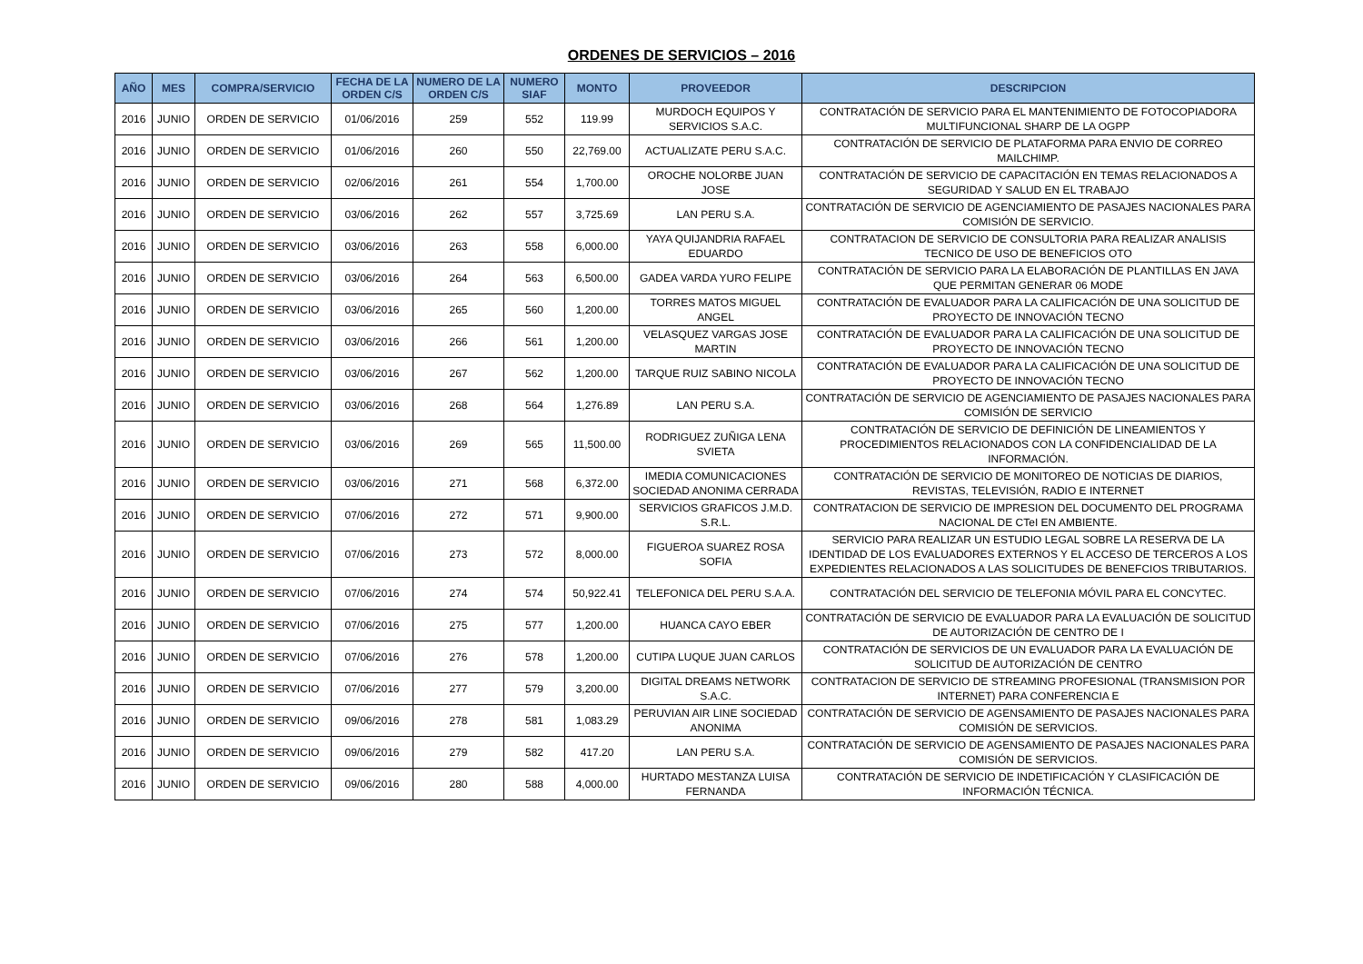ORDENES DE SERVICIOS – 2016
| AÑO | MES | COMPRA/SERVICIO | FECHA DE LA ORDEN C/S | NUMERO DE LA ORDEN C/S | NUMERO SIAF | MONTO | PROVEEDOR | DESCRIPCION |
| --- | --- | --- | --- | --- | --- | --- | --- | --- |
| 2016 | JUNIO | ORDEN DE SERVICIO | 01/06/2016 | 259 | 552 | 119.99 | MURDOCH EQUIPOS Y SERVICIOS S.A.C. | CONTRATACIÓN DE SERVICIO PARA EL MANTENIMIENTO DE FOTOCOPIADORA MULTIFUNCIONAL SHARP DE LA OGPP |
| 2016 | JUNIO | ORDEN DE SERVICIO | 01/06/2016 | 260 | 550 | 22,769.00 | ACTUALIZATE PERU S.A.C. | CONTRATACIÓN DE SERVICIO DE PLATAFORMA PARA ENVIO DE CORREO MAILCHIMP. |
| 2016 | JUNIO | ORDEN DE SERVICIO | 02/06/2016 | 261 | 554 | 1,700.00 | OROCHE NOLORBE JUAN JOSE | CONTRATACIÓN DE SERVICIO DE CAPACITACIÓN EN TEMAS RELACIONADOS A SEGURIDAD Y SALUD EN EL TRABAJO |
| 2016 | JUNIO | ORDEN DE SERVICIO | 03/06/2016 | 262 | 557 | 3,725.69 | LAN PERU S.A. | CONTRATACIÓN DE SERVICIO DE AGENCIAMIENTO DE PASAJES NACIONALES PARA COMISIÓN DE SERVICIO. |
| 2016 | JUNIO | ORDEN DE SERVICIO | 03/06/2016 | 263 | 558 | 6,000.00 | YAYA QUIJANDRIA RAFAEL EDUARDO | CONTRATACION DE SERVICIO DE CONSULTORIA PARA REALIZAR ANALISIS TECNICO DE USO DE BENEFICIOS OTO |
| 2016 | JUNIO | ORDEN DE SERVICIO | 03/06/2016 | 264 | 563 | 6,500.00 | GADEA VARDA YURO FELIPE | CONTRATACIÓN DE SERVICIO PARA LA ELABORACIÓN DE PLANTILLAS EN JAVA QUE PERMITAN GENERAR 06 MODE |
| 2016 | JUNIO | ORDEN DE SERVICIO | 03/06/2016 | 265 | 560 | 1,200.00 | TORRES MATOS MIGUEL ANGEL | CONTRATACIÓN DE EVALUADOR PARA LA CALIFICACIÓN DE UNA SOLICITUD DE PROYECTO DE INNOVACIÓN TECNO |
| 2016 | JUNIO | ORDEN DE SERVICIO | 03/06/2016 | 266 | 561 | 1,200.00 | VELASQUEZ VARGAS JOSE MARTIN | CONTRATACIÓN DE EVALUADOR PARA LA CALIFICACIÓN DE UNA SOLICITUD DE PROYECTO DE INNOVACIÓN TECNO |
| 2016 | JUNIO | ORDEN DE SERVICIO | 03/06/2016 | 267 | 562 | 1,200.00 | TARQUE RUIZ SABINO NICOLA | CONTRATACIÓN DE EVALUADOR PARA LA CALIFICACIÓN DE UNA SOLICITUD DE PROYECTO DE INNOVACIÓN TECNO |
| 2016 | JUNIO | ORDEN DE SERVICIO | 03/06/2016 | 268 | 564 | 1,276.89 | LAN PERU S.A. | CONTRATACIÓN DE SERVICIO DE AGENCIAMIENTO DE PASAJES NACIONALES PARA COMISIÓN DE SERVICIO |
| 2016 | JUNIO | ORDEN DE SERVICIO | 03/06/2016 | 269 | 565 | 11,500.00 | RODRIGUEZ ZUÑIGA LENA SVIETA | CONTRATACIÓN DE SERVICIO DE DEFINICIÓN DE LINEAMIENTOS Y PROCEDIMIENTOS RELACIONADOS CON LA CONFIDENCIALIDAD DE LA INFORMACIÓN. |
| 2016 | JUNIO | ORDEN DE SERVICIO | 03/06/2016 | 271 | 568 | 6,372.00 | IMEDIA COMUNICACIONES SOCIEDAD ANONIMA CERRADA | CONTRATACIÓN DE SERVICIO DE MONITOREO DE NOTICIAS DE DIARIOS, REVISTAS, TELEVISIÓN, RADIO E INTERNET |
| 2016 | JUNIO | ORDEN DE SERVICIO | 07/06/2016 | 272 | 571 | 9,900.00 | SERVICIOS GRAFICOS J.M.D. S.R.L. | CONTRATACION DE SERVICIO DE IMPRESION DEL DOCUMENTO DEL PROGRAMA NACIONAL DE CTeI EN AMBIENTE. |
| 2016 | JUNIO | ORDEN DE SERVICIO | 07/06/2016 | 273 | 572 | 8,000.00 | FIGUEROA SUAREZ ROSA SOFIA | SERVICIO PARA REALIZAR UN ESTUDIO LEGAL SOBRE LA RESERVA DE LA IDENTIDAD DE LOS EVALUADORES EXTERNOS Y EL ACCESO DE TERCEROS A LOS EXPEDIENTES RELACIONADOS A LAS SOLICITUDES DE BENEFCIOS TRIBUTARIOS. |
| 2016 | JUNIO | ORDEN DE SERVICIO | 07/06/2016 | 274 | 574 | 50,922.41 | TELEFONICA DEL PERU S.A.A. | CONTRATACIÓN DEL SERVICIO DE TELEFONIA MÓVIL PARA EL CONCYTEC. |
| 2016 | JUNIO | ORDEN DE SERVICIO | 07/06/2016 | 275 | 577 | 1,200.00 | HUANCA CAYO EBER | CONTRATACIÓN DE SERVICIO DE EVALUADOR PARA LA EVALUACIÓN DE SOLICITUD DE AUTORIZACIÓN DE CENTRO DE I |
| 2016 | JUNIO | ORDEN DE SERVICIO | 07/06/2016 | 276 | 578 | 1,200.00 | CUTIPA LUQUE JUAN CARLOS | CONTRATACIÓN DE SERVICIOS DE UN EVALUADOR PARA LA EVALUACIÓN DE SOLICITUD DE AUTORIZACIÓN DE CENTRO |
| 2016 | JUNIO | ORDEN DE SERVICIO | 07/06/2016 | 277 | 579 | 3,200.00 | DIGITAL DREAMS NETWORK S.A.C. | CONTRATACION DE SERVICIO DE STREAMING PROFESIONAL (TRANSMISION POR INTERNET) PARA CONFERENCIA E |
| 2016 | JUNIO | ORDEN DE SERVICIO | 09/06/2016 | 278 | 581 | 1,083.29 | PERUVIAN AIR LINE SOCIEDAD ANONIMA | CONTRATACIÓN DE SERVICIO DE AGENSAMIENTO DE PASAJES NACIONALES PARA COMISIÓN DE SERVICIOS. |
| 2016 | JUNIO | ORDEN DE SERVICIO | 09/06/2016 | 279 | 582 | 417.20 | LAN PERU S.A. | CONTRATACIÓN DE SERVICIO DE AGENSAMIENTO DE PASAJES NACIONALES PARA COMISIÓN DE SERVICIOS. |
| 2016 | JUNIO | ORDEN DE SERVICIO | 09/06/2016 | 280 | 588 | 4,000.00 | HURTADO MESTANZA LUISA FERNANDA | CONTRATACIÓN DE SERVICIO DE INDETIFICACIÓN Y CLASIFICACIÓN DE INFORMACIÓN TÉCNICA. |